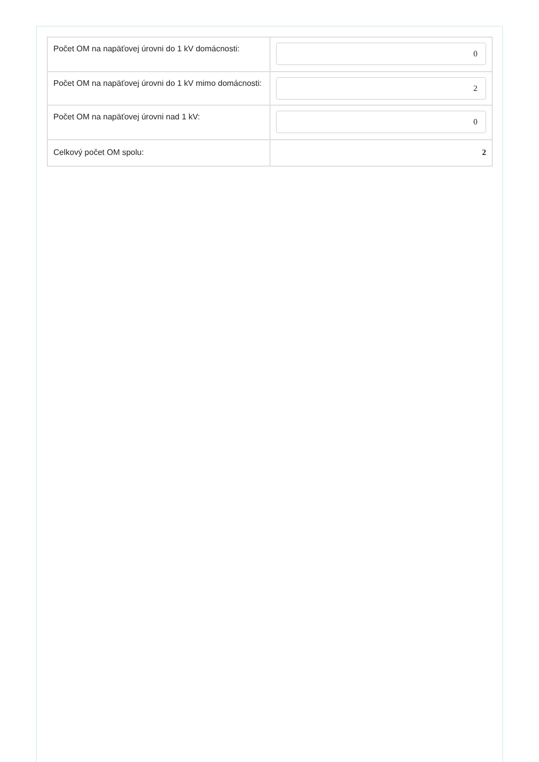| Počet OM na napäťovej úrovni do 1 kV domácnosti: | 0 |
| Počet OM na napäťovej úrovni do 1 kV mimo domácnosti: | 2 |
| Počet OM na napäťovej úrovni nad 1 kV: | 0 |
| Celkový počet OM spolu: | 2 |